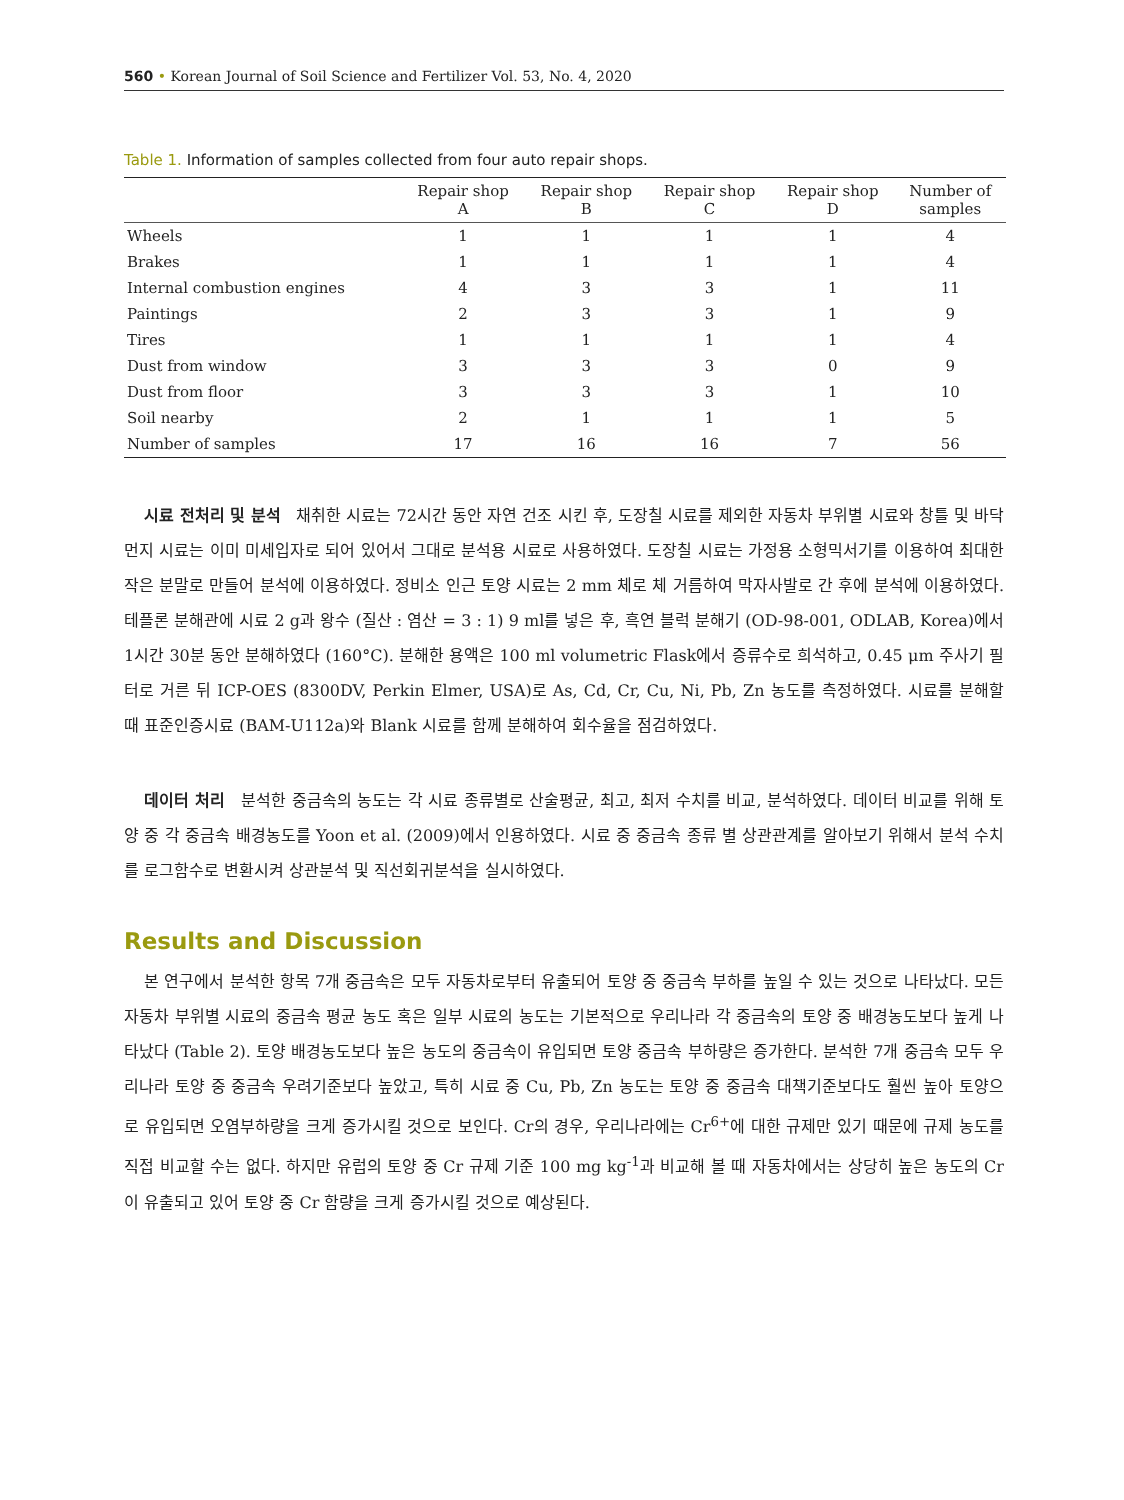560 • Korean Journal of Soil Science and Fertilizer Vol. 53, No. 4, 2020
Table 1. Information of samples collected from four auto repair shops.
| | Repair shop A | Repair shop B | Repair shop C | Repair shop D | Number of samples |
| --- | --- | --- | --- | --- | --- |
| Wheels | 1 | 1 | 1 | 1 | 4 |
| Brakes | 1 | 1 | 1 | 1 | 4 |
| Internal combustion engines | 4 | 3 | 3 | 1 | 11 |
| Paintings | 2 | 3 | 3 | 1 | 9 |
| Tires | 1 | 1 | 1 | 1 | 4 |
| Dust from window | 3 | 3 | 3 | 0 | 9 |
| Dust from floor | 3 | 3 | 3 | 1 | 10 |
| Soil nearby | 2 | 1 | 1 | 1 | 5 |
| Number of samples | 17 | 16 | 16 | 7 | 56 |
시료 전처리 및 분석 채취한 시료는 72시간 동안 자연 건조 시킨 후, 도장칠 시료를 제외한 자동차 부위별 시료와 창틀 및 바닥 먼지 시료는 이미 미세입자로 되어 있어서 그대로 분석용 시료로 사용하였다. 도장칠 시료는 가정용 소형믹서기를 이용하여 최대한 작은 분말로 만들어 분석에 이용하였다. 정비소 인근 토양 시료는 2 mm 체로 체 거름하여 막자사발로 간 후에 분석에 이용하였다. 테플론 분해관에 시료 2 g과 왕수 (질산 : 염산 = 3 : 1) 9 ml를 넣은 후, 흑연 블럭 분해기 (OD-98-001, ODLAB, Korea)에서 1시간 30분 동안 분해하였다 (160°C). 분해한 용액은 100 ml volumetric Flask에서 증류수로 희석하고, 0.45 μm 주사기 필터로 거른 뒤 ICP-OES (8300DV, Perkin Elmer, USA)로 As, Cd, Cr, Cu, Ni, Pb, Zn 농도를 측정하였다. 시료를 분해할 때 표준인증시료 (BAM-U112a)와 Blank 시료를 함께 분해하여 회수율을 점검하였다.
데이터 처리 분석한 중금속의 농도는 각 시료 종류별로 산술평균, 최고, 최저 수치를 비교, 분석하였다. 데이터 비교를 위해 토양 중 각 중금속 배경농도를 Yoon et al. (2009)에서 인용하였다. 시료 중 중금속 종류 별 상관관계를 알아보기 위해서 분석 수치를 로그함수로 변환시켜 상관분석 및 직선회귀분석을 실시하였다.
Results and Discussion
본 연구에서 분석한 항목 7개 중금속은 모두 자동차로부터 유출되어 토양 중 중금속 부하를 높일 수 있는 것으로 나타났다. 모든 자동차 부위별 시료의 중금속 평균 농도 혹은 일부 시료의 농도는 기본적으로 우리나라 각 중금속의 토양 중 배경농도보다 높게 나타났다 (Table 2). 토양 배경농도보다 높은 농도의 중금속이 유입되면 토양 중금속 부하량은 증가한다. 분석한 7개 중금속 모두 우리나라 토양 중 중금속 우려기준보다 높았고, 특히 시료 중 Cu, Pb, Zn 농도는 토양 중 중금속 대책기준보다도 훨씬 높아 토양으로 유입되면 오염부하량을 크게 증가시킬 것으로 보인다. Cr의 경우, 우리나라에는 Cr<sup>6+</sup>에 대한 규제만 있기 때문에 규제 농도를 직접 비교할 수는 없다. 하지만 유럽의 토양 중 Cr 규제 기준 100 mg kg<sup>-1</sup>과 비교해 볼 때 자동차에서는 상당히 높은 농도의 Cr이 유출되고 있어 토양 중 Cr 함량을 크게 증가시킬 것으로 예상된다.